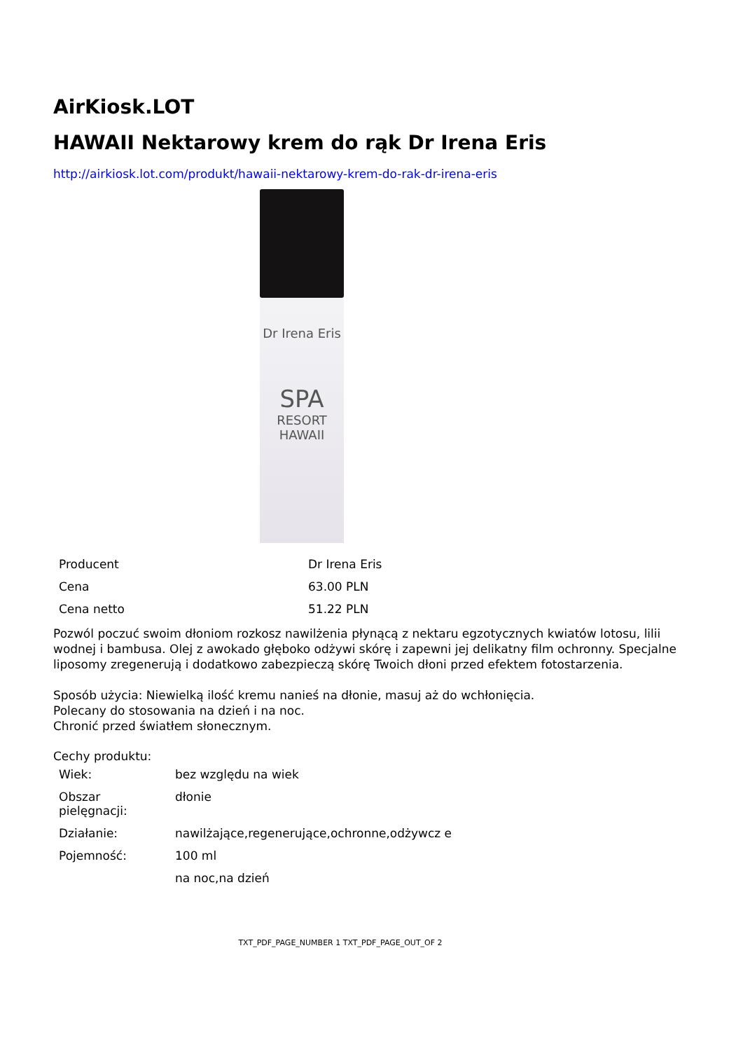AirKiosk.LOT
HAWAII Nektarowy krem do rąk Dr Irena Eris
http://airkiosk.lot.com/produkt/hawaii-nektarowy-krem-do-rak-dr-irena-eris
Dr Irena Eris
SPA
RESORT
HAWAII
| Producent | Dr Irena Eris |
| Cena | 63.00 PLN |
| Cena netto | 51.22 PLN |
Pozwól poczuć swoim dłoniom rozkosz nawilżenia płynącą z nektaru egzotycznych kwiatów lotosu, lilii wodnej i bambusa. Olej z awokado głęboko odżywi skórę i zapewni jej delikatny film ochronny. Specjalne liposomy zregenerują i dodatkowo zabezpieczą skórę Twoich dłoni przed efektem fotostarzenia.
Sposób użycia: Niewielką ilość kremu nanieś na dłonie, masuj aż do wchłonięcia.
Polecany do stosowania na dzień i na noc.
Chronić przed światłem słonecznym.
Cechy produktu:
| Wiek: | bez względu na wiek |
| Obszar pielęgnacji: | dłonie |
| Działanie: | nawilżające,regenerujące,ochronne,odżywcz e |
| Pojemność: | 100 ml |
| | na noc,na dzień |
TXT_PDF_PAGE_NUMBER 1 TXT_PDF_PAGE_OUT_OF 2